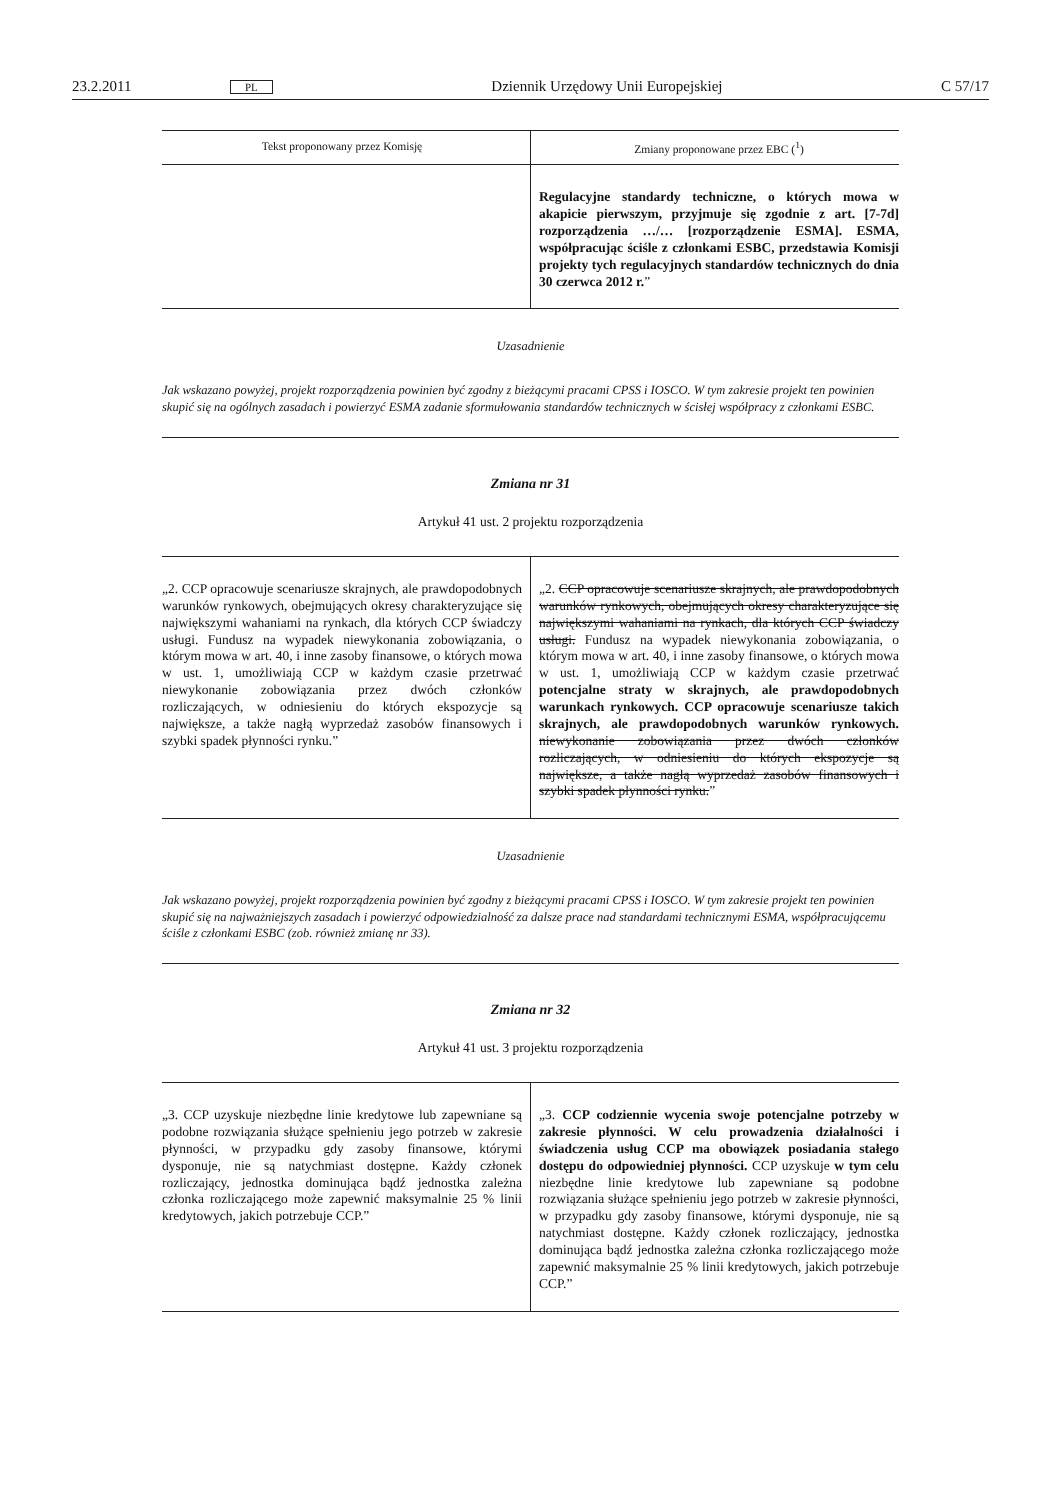23.2.2011 PL Dziennik Urzędowy Unii Europejskiej C 57/17
| Tekst proponowany przez Komisję | Zmiany proponowane przez EBC (<sup>1</sup>) |
| --- | --- |
| | Regulacyjne standardy techniczne, o których mowa w akapicie pierwszym, przyjmuje się zgodnie z art. [7-7d] rozporządzenia …/… [rozporządzenie ESMA]. ESMA, współpracując ściśle z członkami ESBC, przedstawia Komisji projekty tych regulacyjnych standardów technicznych do dnia 30 czerwca 2012 r. ” |
Uzasadnienie
Jak wskazano powyżej, projekt rozporządzenia powinien być zgodny z bieżącymi pracami CPSS i IOSCO. W tym zakresie projekt ten powinien skupić się na ogólnych zasadach i powierzyć ESMA zadanie sformułowania standardów technicznych w ścisłej współpracy z członkami ESBC.
Zmiana nr 31
Artykuł 41 ust. 2 projektu rozporządzenia
| „2. CCP opracowuje scenariusze skrajnych, ale prawdopodobnych warunków rynkowych, obejmujących okresy charakteryzujące się największymi wahaniami na rynkach, dla których CCP świadczy usługi. Fundusz na wypadek niewykonania zobowiązania, o którym mowa w art. 40, i inne zasoby finansowe, o których mowa w ust. 1, umożliwiają CCP w każdym czasie przetrwać niewykonanie zobowiązania przez dwóch członków rozliczających, w odniesieniu do których ekspozycje są największe, a także nagłą wyprzedaż zasobów finansowych i szybki spadek płynności rynku.” | „2. CCP opracowuje scenariusze skrajnych, ale prawdopodobnych warunków rynkowych, obejmujących okresy charakteryzujące się największymi wahaniami na rynkach, dla których CCP świadczy usługi. Fundusz na wypadek niewykonania zobowiązania, o którym mowa w art. 40, i inne zasoby finansowe, o których mowa w ust. 1, umożliwiają CCP w każdym czasie przetrwać potencjalne straty w skrajnych, ale prawdopodobnych warunkach rynkowych. CCP opracowuje scenariusze takich skrajnych, ale prawdopodobnych warunków rynkowych. niewykonanie zobowiązania przez dwóch członków rozliczających, w odniesieniu do których ekspozycje są największe, a także nagłą wyprzedaż zasobów finansowych i szybki spadek płynności rynku. ” |
Uzasadnienie
Jak wskazano powyżej, projekt rozporządzenia powinien być zgodny z bieżącymi pracami CPSS i IOSCO. W tym zakresie projekt ten powinien skupić się na najważniejszych zasadach i powierzyć odpowiedzialność za dalsze prace nad standardami technicznymi ESMA, współpracującemu ściśle z członkami ESBC (zob. również zmianę nr 33).
Zmiana nr 32
Artykuł 41 ust. 3 projektu rozporządzenia
| „3. CCP uzyskuje niezbędne linie kredytowe lub zapewniane są podobne rozwiązania służące spełnieniu jego potrzeb w zakresie płynności, w przypadku gdy zasoby finansowe, którymi dysponuje, nie są natychmiast dostępne. Każdy członek rozliczający, jednostka dominująca bądź jednostka zależna członka rozliczającego może zapewnić maksymalnie 25 % linii kredytowych, jakich potrzebuje CCP.” | „3. CCP codziennie wycenia swoje potencjalne potrzeby w zakresie płynności. W celu prowadzenia działalności i świadczenia usług CCP ma obowiązek posiadania stałego dostępu do odpowiedniej płynności. CCP uzyskuje w tym celu niezbędne linie kredytowe lub zapewniane są podobne rozwiązania służące spełnieniu jego potrzeb w zakresie płynności, w przypadku gdy zasoby finansowe, którymi dysponuje, nie są natychmiast dostępne. Każdy członek rozliczający, jednostka dominująca bądź jednostka zależna członka rozliczającego może zapewnić maksymalnie 25 % linii kredytowych, jakich potrzebuje CCP.” |